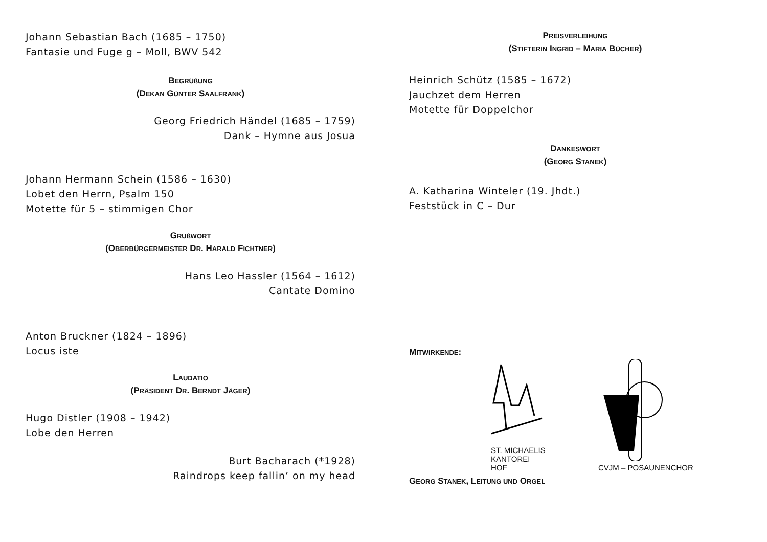Johann Sebastian Bach (1685 – 1750)
Fantasie und Fuge g – Moll, BWV 542
BEGRÜßUNG
(DEKAN GÜNTER SAALFRANK)
Georg Friedrich Händel (1685 – 1759)
Dank – Hymne aus Josua
Johann Hermann Schein (1586 – 1630)
Lobet den Herrn, Psalm 150
Motette für 5 – stimmigen Chor
GRUßWORT
(OBERBÜRGERMEISTER DR. HARALD FICHTNER)
Hans Leo Hassler (1564 – 1612)
Cantate Domino
Anton Bruckner (1824 – 1896)
Locus iste
LAUDATIO
(PRÄSIDENT DR. BERNDT JÄGER)
Hugo Distler (1908 – 1942)
Lobe den Herren
Burt Bacharach (*1928)
Raindrops keep fallin’ on my head
PREISVERLEIHUNG
(STIFTERIN INGRID – MARIA BÜCHER)
Heinrich Schütz (1585 – 1672)
Jauchzet dem Herren
Motette für Doppelchor
DANKESWORT
(GEORG STANEK)
A. Katharina Winteler (19. Jhdt.)
Feststück in C – Dur
MITWIRKENDE:
ST. MICHAELIS
KANTOREI
HOF
CVJM – POSAUNENCHOR
GEORG STANEK, LEITUNG UND ORGEL